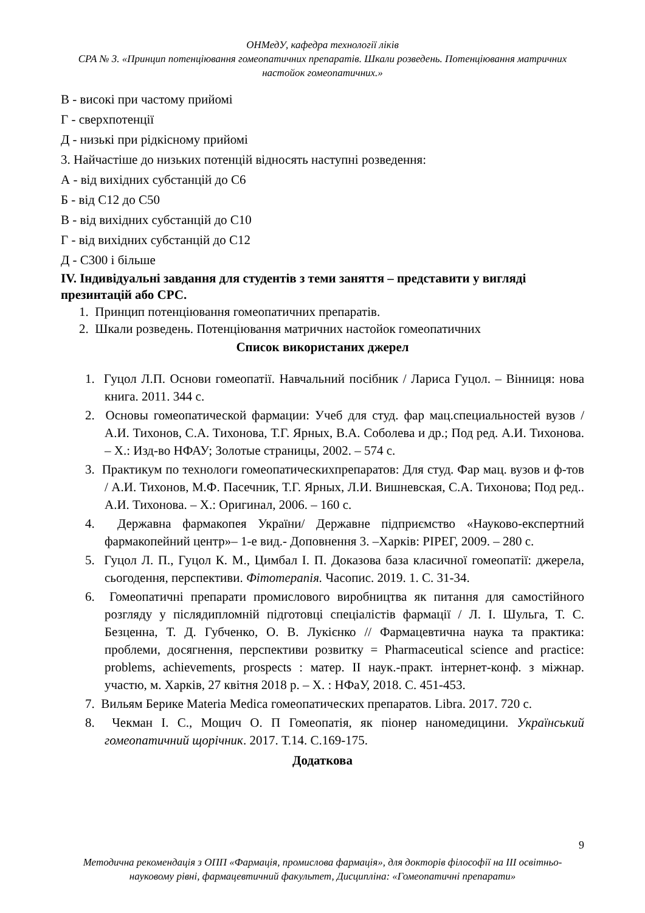ОНМедУ, кафедра технології ліків
СРА № 3. «Принцип потенціювання гомеопатичних препаратів. Шкали розведень. Потенціювання матричних настойок гомеопатичних.»
В - високі при частому прийомі
Г - сверхпотенції
Д - низькі при рідкісному прийомі
3. Найчастіше до низьких потенцій відносять наступні розведення:
А - від вихідних субстанцій до С6
Б - від С12 до С50
В - від вихідних субстанцій до С10
Г - від вихідних субстанцій до С12
Д - С300 і більше
IV. Індивідуальні завдання для студентів з теми заняття – представити у вигляді презинтацій або СРС.
1. Принцип потенціювання гомеопатичних препаратів.
2. Шкали розведень. Потенціювання матричних настойок гомеопатичних
Список використаних джерел
1. Гуцол Л.П. Основи гомеопатії. Навчальний посібник / Лариса Гуцол. – Вінниця: нова книга. 2011. 344 с.
2. Основы гомеопатической фармации: Учеб для студ. фар мац.специальностей вузов / А.И. Тихонов, С.А. Тихонова, Т.Г. Ярных, В.А. Соболева и др.; Под ред. А.И. Тихонова. – Х.: Изд-во НФАУ; Золотые страницы, 2002. – 574 с.
3. Практикум по технологи гомеопатическихпрепаратов: Для студ. Фар мац. вузов и ф-тов / А.И. Тихонов, М.Ф. Пасечник, Т.Г. Ярных, Л.И. Вишневская, С.А. Тихонова; Под ред.. А.И. Тихонова. – Х.: Оригинал, 2006. – 160 с.
4. Державна фармакопея України/ Державне підприємство «Науково-експертний фармакопейний центр»– 1-е вид.- Доповнення 3. –Харків: РІРЕГ, 2009. – 280 с.
5. Гуцол Л. П., Гуцол К. М., Цимбал І. П. Доказова база класичної гомеопатії: джерела, сьогодення, перспективи. Фітотерапія. Часопис. 2019. 1. С. 31-34.
6. Гомеопатичні препарати промислового виробництва як питання для самостійного розгляду у післядипломній підготовці спеціалістів фармації / Л. І. Шульга, Т. С. Безценна, Т. Д. Губченко, О. В. Лукієнко // Фармацевтична наука та практика: проблеми, досягнення, перспективи розвитку = Pharmaceutical science and practice: problems, achievements, prospects : матер. II наук.-практ. інтернет-конф. з міжнар. участю, м. Харків, 27 квітня 2018 р. – Х. : НФаУ, 2018. С. 451-453.
7. Вильям Берике Materia Medica гомеопатических препаратов. Libra. 2017. 720 с.
8. Чекман І. С., Мощич О. П Гомеопатія, як піонер наномедицини. Український гомеопатичний щорічник. 2017. Т.14. С.169-175.
Додаткова
9
Методична рекомендація з ОПП «Фармація, промислова фармація», для докторів філософії на ІІІ освітньо-науковому рівні, фармацевтичний факультет, Дисципліна: «Гомеопатичні препарати»